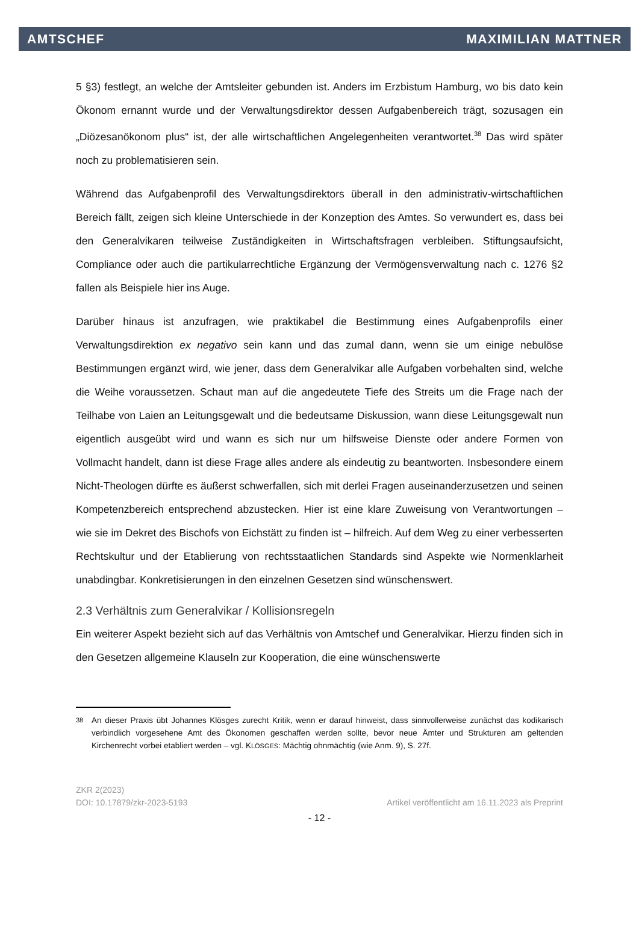AMTSCHEF MAXIMILIAN MATTNER
5 §3) festlegt, an welche der Amtsleiter gebunden ist. Anders im Erzbistum Hamburg, wo bis dato kein Ökonom ernannt wurde und der Verwaltungsdirektor dessen Aufgabenbereich trägt, sozusagen ein „Diözesanökonom plus“ ist, der alle wirtschaftlichen Angelegenheiten verantwortet.<sup>38</sup> Das wird später noch zu problematisieren sein.
Während das Aufgabenprofil des Verwaltungsdirektors überall in den administrativ-wirtschaftlichen Bereich fällt, zeigen sich kleine Unterschiede in der Konzeption des Amtes. So verwundert es, dass bei den Generalvikaren teilweise Zuständigkeiten in Wirtschaftsfragen verbleiben. Stiftungsaufsicht, Compliance oder auch die partikularrechtliche Ergänzung der Vermögensverwaltung nach c. 1276 §2 fallen als Beispiele hier ins Auge.
Darüber hinaus ist anzufragen, wie praktikabel die Bestimmung eines Aufgabenprofils einer Verwaltungsdirektion ex negativo sein kann und das zumal dann, wenn sie um einige nebulöse Bestimmungen ergänzt wird, wie jener, dass dem Generalvikar alle Aufgaben vorbehalten sind, welche die Weihe voraussetzen. Schaut man auf die angedeutete Tiefe des Streits um die Frage nach der Teilhabe von Laien an Leitungsgewalt und die bedeutsame Diskussion, wann diese Leitungsgewalt nun eigentlich ausgeübt wird und wann es sich nur um hilfsweise Dienste oder andere Formen von Vollmacht handelt, dann ist diese Frage alles andere als eindeutig zu beantworten. Insbesondere einem Nicht-Theologen dürfte es äußerst schwerfallen, sich mit derlei Fragen auseinanderzusetzen und seinen Kompetenzbereich entsprechend abzustecken. Hier ist eine klare Zuweisung von Verantwortungen – wie sie im Dekret des Bischofs von Eichstätt zu finden ist – hilfreich. Auf dem Weg zu einer verbesserten Rechtskultur und der Etablierung von rechtsstaatlichen Standards sind Aspekte wie Normenklarheit unabdingbar. Konkretisierungen in den einzelnen Gesetzen sind wünschenswert.
2.3 Verhältnis zum Generalvikar / Kollisionsregeln
Ein weiterer Aspekt bezieht sich auf das Verhältnis von Amtschef und Generalvikar. Hierzu finden sich in den Gesetzen allgemeine Klauseln zur Kooperation, die eine wünschenswerte
<sup>38</sup> An dieser Praxis übt Johannes Klösges zurecht Kritik, wenn er darauf hinweist, dass sinnvollerweise zunächst das kodikarisch verbindlich vorgesehene Amt des Ökonomen geschaffen werden sollte, bevor neue Ämter und Strukturen am geltenden Kirchenrecht vorbei etabliert werden – vgl. KLÖSGES: Mächtig ohnmächtig (wie Anm. 9), S. 27f.
ZKR 2(2023)
DOI: 10.17879/zkr-2023-5193 Artikel veröffentlicht am 16.11.2023 als Preprint
- 12 -